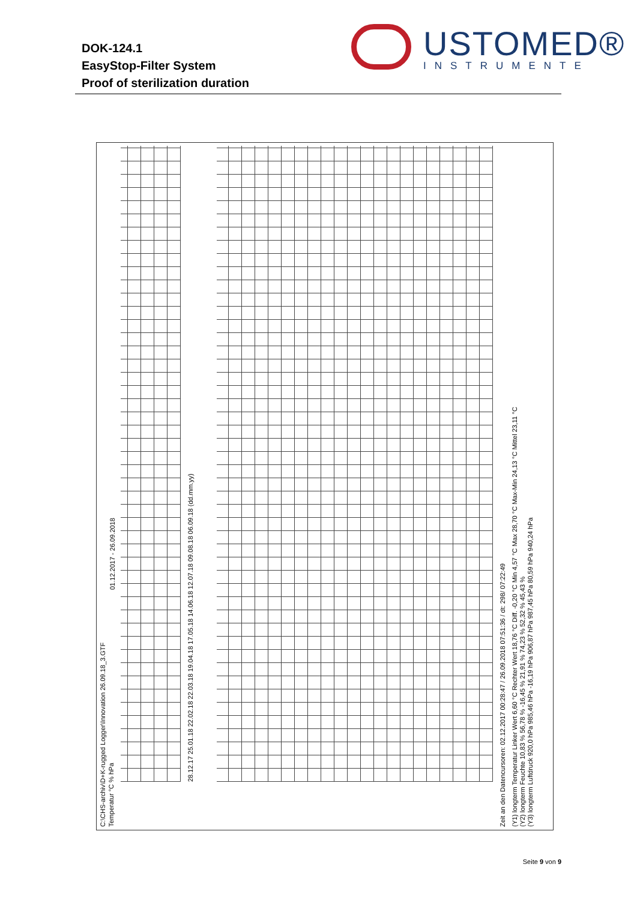DOK-124.1
EasyStop-Filter System
Proof of sterilization duration
USTOMED®
INSTRUMENTE
C:\CHS-archiv\D+K-rugged Logger\Innovation 26.09.18_3.GTF
Temperatur °C % hPa 01.12.2017 - 26.09.2018
28.12.17 25.01.18 22.02.18 22.03.18 19.04.18 17.05.18 14.06.18 12.07.18 09.08.18 06.09.18 (dd.mm.yy)
Zeit an den Datencursoren: 02.12.2017 00:28:47 / 26.09.2018 07:51:36 / dt: 298/ 07:22:49
(Y1) longterm Temperatur Linker Wert 6,60 °C Rechter Wert 18,76 °C Diff. -0,20 °C Min 4,57 °C Max 28,70 °C Max-Min 24,13 °C Mittel 23,11 °C
(Y2) longterm Feuchte 10,83 % 56,78 % -16,45 % 21,91 % 74,23 % 52,32 % 45,43 %
(Y3) longterm Luftdruck 920,0 hPa 985,46 hPa -16,19 hPa 906,87 hPa 987,45 hPa 80,59 hPa 940,24 hPa
Seite 9 von 9